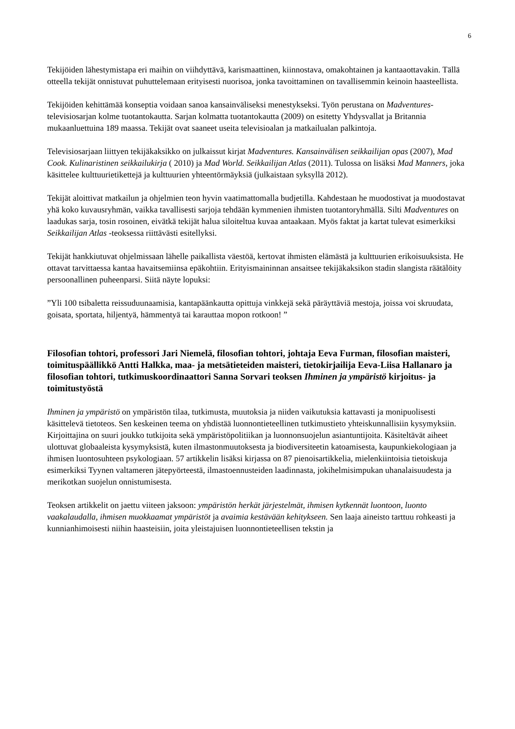6
Tekijöiden lähestymistapa eri maihin on viihdyttävä, karismaattinen, kiinnostava, omakohtainen ja kantaaottavakin. Tällä otteella tekijät onnistuvat puhuttelemaan erityisesti nuorisoa, jonka tavoittaminen on tavallisemmin keinoin haasteellista.
Tekijöiden kehittämää konseptia voidaan sanoa kansainväliseksi menestykseksi. Työn perustana on Madventures-televisiosarjan kolme tuotantokautta. Sarjan kolmatta tuotantokautta (2009) on esitetty Yhdysvallat ja Britannia mukaanluettuina 189 maassa. Tekijät ovat saaneet useita televisioalan ja matkailualan palkintoja.
Televisiosarjaan liittyen tekijäkaksikko on julkaissut kirjat Madventures. Kansainvälisen seikkailijan opas (2007), Mad Cook. Kulinaristinen seikkailukirja ( 2010) ja Mad World. Seikkailijan Atlas (2011). Tulossa on lisäksi Mad Manners, joka käsittelee kulttuurietikettejä ja kulttuurien yhteentörmäyksiä (julkaistaan syksyllä 2012).
Tekijät aloittivat matkailun ja ohjelmien teon hyvin vaatimattomalla budjetilla. Kahdestaan he muodostivat ja muodostavat yhä koko kuvausryhmän, vaikka tavallisesti sarjoja tehdään kymmenien ihmisten tuotantoryhmällä. Silti Madventures on laadukas sarja, tosin rosoinen, eivätkä tekijät halua siloiteltua kuvaa antaakaan. Myös faktat ja kartat tulevat esimerkiksi Seikkailijan Atlas -teoksessa riittävästi esitellyksi.
Tekijät hankkiutuvat ohjelmissaan lähelle paikallista väestöä, kertovat ihmisten elämästä ja kulttuurien erikoisuuksista. He ottavat tarvittaessa kantaa havaitsemiinsa epäkohtiin. Erityismaininnan ansaitsee tekijäkaksikon stadin slangista räätälöity persoonallinen puheenparsi. Siitä näyte lopuksi:
”Yli 100 tsibaletta reissuduunaamisia, kantapäänkautta opittuja vinkkejä sekä päräyttäviä mestoja, joissa voi skruudata, goisata, sportata, hiljentyä, hämmentyä tai karauttaa mopon rotkoon! ”
Filosofian tohtori, professori Jari Niemelä, filosofian tohtori, johtaja Eeva Furman, filosofian maisteri, toimituspäällikkö Antti Halkka, maa- ja metsätieteiden maisteri, tietokirjailija Eeva-Liisa Hallanaro ja filosofian tohtori, tutkimuskoordinaattori Sanna Sorvari teoksen Ihminen ja ympäristö kirjoitus- ja toimitustyöstä
Ihminen ja ympäristö on ympäristön tilaa, tutkimusta, muutoksia ja niiden vaikutuksia kattavasti ja monipuolisesti käsittelevä tietoteos. Sen keskeinen teema on yhdistää luonnontieteellinen tutkimustieto yhteiskunnallisiin kysymyksiin. Kirjoittajina on suuri joukko tutkijoita sekä ympäristöpolitiikan ja luonnonsuojelun asiantuntijoita. Käsiteltävät aiheet ulottuvat globaaleista kysymyksistä, kuten ilmastonmuutoksesta ja biodiversiteetin katoamisesta, kaupunkiekologiaan ja ihmisen luontosuhteen psykologiaan. 57 artikkelin lisäksi kirjassa on 87 pienoisartikkelia, mielenkiintoisia tietoiskuja esimerkiksi Tyynen valtameren jätepyörteestä, ilmastoennusteiden laadinnasta, jokihelmisimpukan uhanalaisuudesta ja merikotkan suojelun onnistumisesta.
Teoksen artikkelit on jaettu viiteen jaksoon: ympäristön herkät järjestelmät, ihmisen kytkennät luontoon, luonto vaakalaudalla, ihmisen muokkaamat ympäristöt ja avaimia kestävään kehitykseen. Sen laaja aineisto tarttuu rohkeasti ja kunnianhimoisesti niihin haasteisiin, joita yleistajuisen luonnontieteellisen tekstin ja